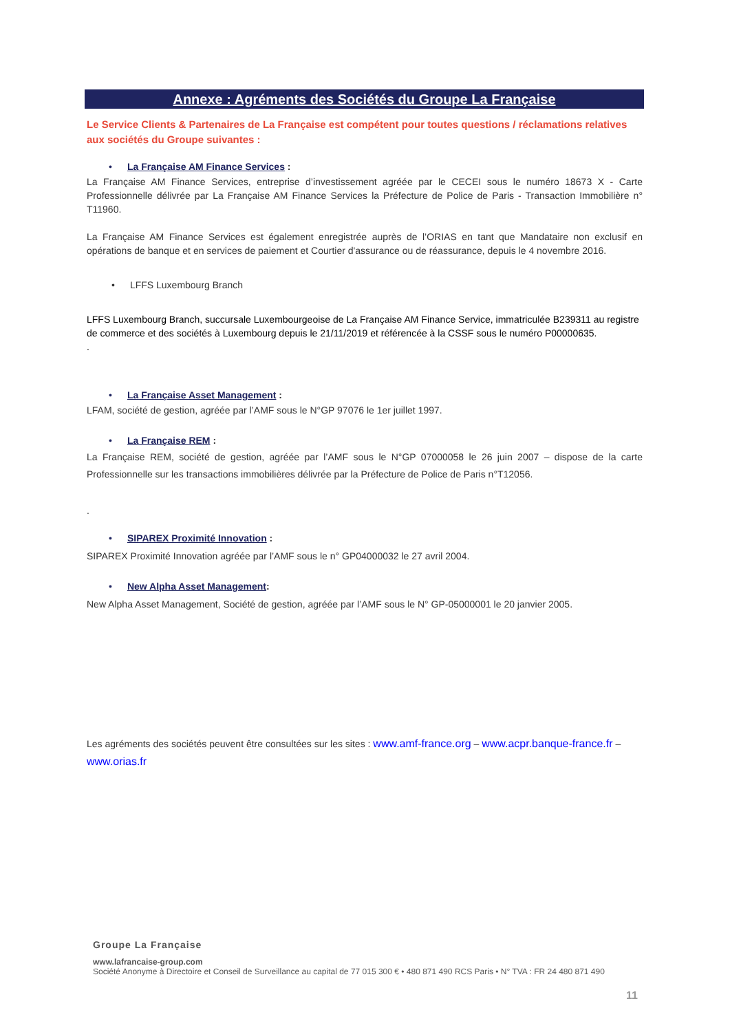Annexe : Agréments des Sociétés du Groupe La Française
Le Service Clients & Partenaires de La Française est compétent pour toutes questions / réclamations relatives aux sociétés du Groupe suivantes :
• La Française AM Finance Services :
La Française AM Finance Services, entreprise d’investissement agréée par le CECEI sous le numéro 18673 X - Carte Professionnelle délivrée par La Française AM Finance Services la Préfecture de Police de Paris - Transaction Immobilière n° T11960.
La Française AM Finance Services est également enregistrée auprès de l’ORIAS en tant que Mandataire non exclusif en opérations de banque et en services de paiement et Courtier d'assurance ou de réassurance, depuis le 4 novembre 2016.
• LFFS Luxembourg Branch
LFFS Luxembourg Branch, succursale Luxembourgeoise de La Française AM Finance Service, immatriculée B239311 au registre de commerce et des sociétés à Luxembourg depuis le 21/11/2019 et référencée à la CSSF sous le numéro P00000635.
.
• La Française Asset Management :
LFAM, société de gestion, agréée par l’AMF sous le N°GP 97076 le 1er juillet 1997.
• La Française REM :
La Française REM, société de gestion, agréée par l’AMF sous le N°GP 07000058 le 26 juin 2007 – dispose de la carte Professionnelle sur les transactions immobilières délivrée par la Préfecture de Police de Paris n°T12056.
.
• SIPAREX Proximité Innovation :
SIPAREX Proximité Innovation agréée par l’AMF sous le n° GP04000032 le 27 avril 2004.
• New Alpha Asset Management:
New Alpha Asset Management, Société de gestion, agréée par l’AMF sous le N° GP-05000001 le 20 janvier 2005.
Les agréments des sociétés peuvent être consultées sur les sites : www.amf-france.org – www.acpr.banque-france.fr – www.orias.fr
Groupe La Française
www.lafrancaise-group.com
Société Anonyme à Directoire et Conseil de Surveillance au capital de 77 015 300 € • 480 871 490 RCS Paris • N° TVA : FR 24 480 871 490
11